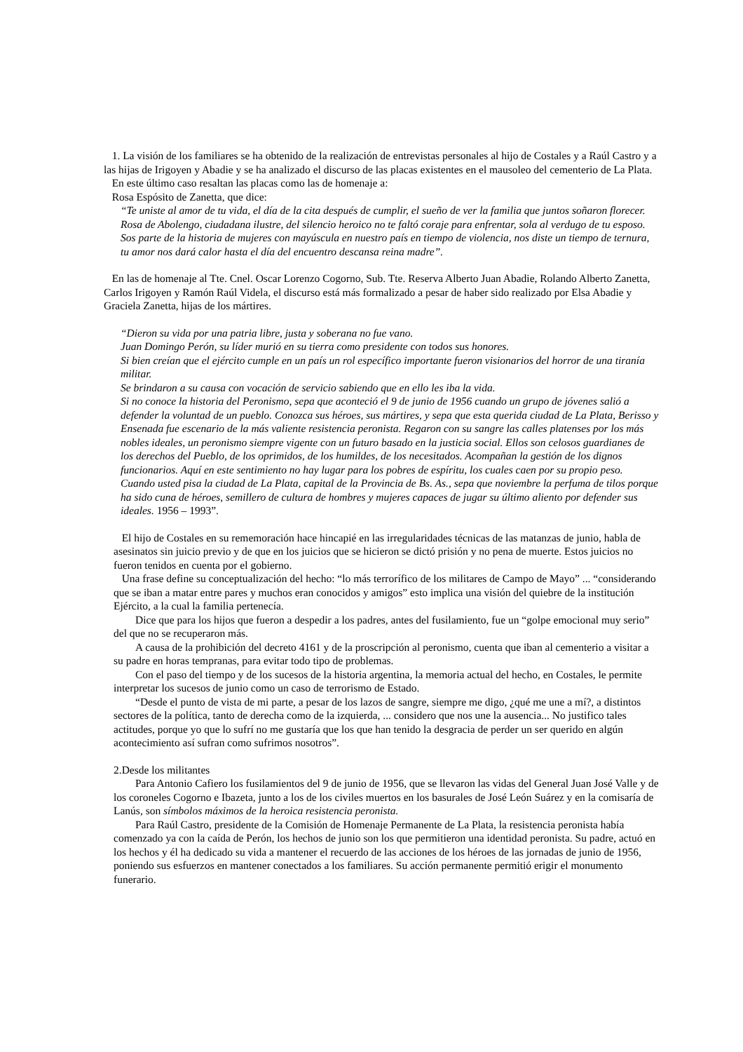1. La visión de los familiares se ha obtenido de la realización de entrevistas personales al hijo de Costales y a Raúl Castro y a las hijas de Irigoyen y Abadie y se ha analizado el discurso de las placas existentes en el mausoleo del cementerio de La Plata.
En este último caso resaltan las placas como las de homenaje a:
Rosa Espósito de Zanetta, que dice:
“Te uniste al amor de tu vida, el día de la cita después de cumplir, el sueño de ver la familia que juntos soñaron florecer. Rosa de Abolengo, ciudadana ilustre, del silencio heroico no te faltó coraje para enfrentar, sola al verdugo de tu esposo. Sos parte de la historia de mujeres con mayúscula en nuestro país en tiempo de violencia, nos diste un tiempo de ternura, tu amor nos dará calor hasta el día del encuentro descansa reina madre”.
En las de homenaje al Tte. Cnel. Oscar Lorenzo Cogorno, Sub. Tte. Reserva Alberto Juan Abadie, Rolando Alberto Zanetta, Carlos Irigoyen y Ramón Raúl Videla, el discurso está más formalizado a pesar de haber sido realizado por Elsa Abadie y Graciela Zanetta, hijas de los mártires.
“Dieron su vida por una patria libre, justa y soberana no fue vano.
Juan Domingo Perón, su líder murió en su tierra como presidente con todos sus honores.
Si bien creían que el ejército cumple en un país un rol específico importante fueron visionarios del horror de una tiranía militar.
Se brindaron a su causa con vocación de servicio sabiendo que en ello les iba la vida.
Si no conoce la historia del Peronismo, sepa que aconteció el 9 de junio de 1956 cuando un grupo de jóvenes salió a defender la voluntad de un pueblo. Conozca sus héroes, sus mártires, y sepa que esta querida ciudad de La Plata, Berisso y Ensenada fue escenario de la más valiente resistencia peronista. Regaron con su sangre las calles platenses por los más nobles ideales, un peronismo siempre vigente con un futuro basado en la justicia social. Ellos son celosos guardianes de los derechos del Pueblo, de los oprimidos, de los humildes, de los necesitados. Acompañan la gestión de los dignos funcionarios. Aquí en este sentimiento no hay lugar para los pobres de espíritu, los cuales caen por su propio peso. Cuando usted pisa la ciudad de La Plata, capital de la Provincia de Bs. As., sepa que noviembre la perfuma de tilos porque ha sido cuna de héroes, semillero de cultura de hombres y mujeres capaces de jugar su último aliento por defender sus ideales. 1956 – 1993”.
El hijo de Costales en su rememoración hace hincapié en las irregularidades técnicas de las matanzas de junio, habla de asesinatos sin juicio previo y de que en los juicios que se hicieron se dictó prisión y no pena de muerte. Estos juicios no fueron tenidos en cuenta por el gobierno.
Una frase define su conceptualización del hecho: “lo más terrorífico de los militares de Campo de Mayo” ... “considerando que se iban a matar entre pares y muchos eran conocidos y amigos” esto implica una visión del quiebre de la institución Ejército, a la cual la familia pertenecía.
Dice que para los hijos que fueron a despedir a los padres, antes del fusilamiento, fue un “golpe emocional muy serio” del que no se recuperaron más.
A causa de la prohibición del decreto 4161 y de la proscripción al peronismo, cuenta que iban al cementerio a visitar a su padre en horas tempranas, para evitar todo tipo de problemas.
Con el paso del tiempo y de los sucesos de la historia argentina, la memoria actual del hecho, en Costales, le permite interpretar los sucesos de junio como un caso de terrorismo de Estado.
“Desde el punto de vista de mi parte, a pesar de los lazos de sangre, siempre me digo, ¿qué me une a mí?, a distintos sectores de la política, tanto de derecha como de la izquierda, ... considero que nos une la ausencia... No justifico tales actitudes, porque yo que lo sufrí no me gustaría que los que han tenido la desgracia de perder un ser querido en algún acontecimiento así sufran como sufrimos nosotros”.
2.Desde los militantes
Para Antonio Cafiero los fusilamientos del 9 de junio de 1956, que se llevaron las vidas del General Juan José Valle y de los coroneles Cogorno e Ibazeta, junto a los de los civiles muertos en los basurales de José León Suárez y en la comisaría de Lanús, son símbolos máximos de la heroica resistencia peronista.
Para Raúl Castro, presidente de la Comisión de Homenaje Permanente de La Plata, la resistencia peronista había comenzado ya con la caída de Perón, los hechos de junio son los que permitieron una identidad peronista. Su padre, actuó en los hechos y él ha dedicado su vida a mantener el recuerdo de las acciones de los héroes de las jornadas de junio de 1956, poniendo sus esfuerzos en mantener conectados a los familiares. Su acción permanente permitió erigir el monumento funerario.